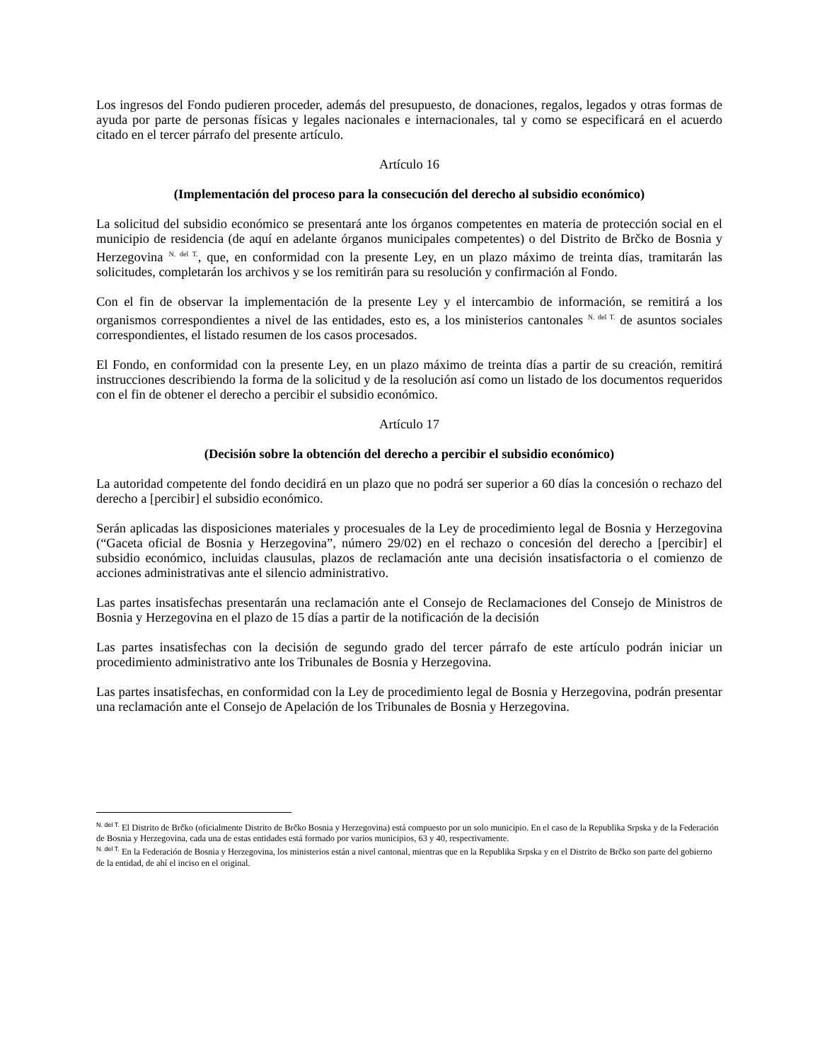Los ingresos del Fondo pudieren proceder, además del presupuesto, de donaciones, regalos, legados y otras formas de ayuda por parte de personas físicas y legales nacionales e internacionales, tal y como se especificará en el acuerdo citado en el tercer párrafo del presente artículo.
Artículo 16
(Implementación del proceso para la consecución del derecho al subsidio económico)
La solicitud del subsidio económico se presentará ante los órganos competentes en materia de protección social en el municipio de residencia (de aquí en adelante órganos municipales competentes) o del Distrito de Brčko de Bosnia y Herzegovina <sup>N. del T.</sup>, que, en conformidad con la presente Ley, en un plazo máximo de treinta días, tramitarán las solicitudes, completarán los archivos y se los remitirán para su resolución y confirmación al Fondo.
Con el fin de observar la implementación de la presente Ley y el intercambio de información, se remitirá a los organismos correspondientes a nivel de las entidades, esto es, a los ministerios cantonales <sup>N. del T.</sup> de asuntos sociales correspondientes, el listado resumen de los casos procesados.
El Fondo, en conformidad con la presente Ley, en un plazo máximo de treinta días a partir de su creación, remitirá instrucciones describiendo la forma de la solicitud y de la resolución así como un listado de los documentos requeridos con el fin de obtener el derecho a percibir el subsidio económico.
Artículo 17
(Decisión sobre la obtención del derecho a percibir el subsidio económico)
La autoridad competente del fondo decidirá en un plazo que no podrá ser superior a 60 días la concesión o rechazo del derecho a [percibir] el subsidio económico.
Serán aplicadas las disposiciones materiales y procesuales de la Ley de procedimiento legal de Bosnia y Herzegovina (“Gaceta oficial de Bosnia y Herzegovina”, número 29/02) en el rechazo o concesión del derecho a [percibir] el subsidio económico, incluidas clausulas, plazos de reclamación ante una decisión insatisfactoria o el comienzo de acciones administrativas ante el silencio administrativo.
Las partes insatisfechas presentarán una reclamación ante el Consejo de Reclamaciones del Consejo de Ministros de Bosnia y Herzegovina en el plazo de 15 días a partir de la notificación de la decisión
Las partes insatisfechas con la decisión de segundo grado del tercer párrafo de este artículo podrán iniciar un procedimiento administrativo ante los Tribunales de Bosnia y Herzegovina.
Las partes insatisfechas, en conformidad con la Ley de procedimiento legal de Bosnia y Herzegovina, podrán presentar una reclamación ante el Consejo de Apelación de los Tribunales de Bosnia y Herzegovina.
<sup>N. del T.</sup> El Distrito de Brčko (oficialmente Distrito de Brčko Bosnia y Herzegovina) está compuesto por un solo municipio. En el caso de la Republika Srpska y de la Federación de Bosnia y Herzegovina, cada una de estas entidades está formado por varios municipios, 63 y 40, respectivamente.
<sup>N. del T.</sup> En la Federación de Bosnia y Herzegovina, los ministerios están a nivel cantonal, mientras que en la Republika Srpska y en el Distrito de Brčko son parte del gobierno de la entidad, de ahí el inciso en el original.